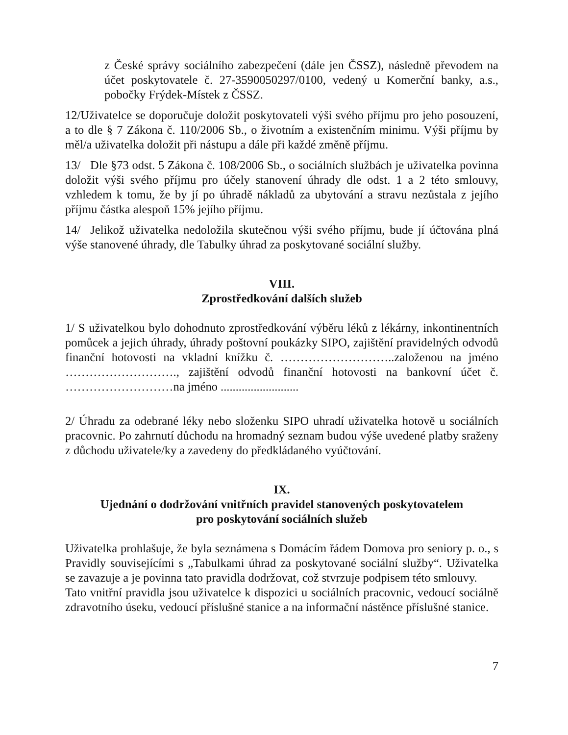z České správy sociálního zabezpečení (dále jen ČSSZ), následně převodem na účet poskytovatele č. 27-3590050297/0100, vedený u Komerční banky, a.s., pobočky Frýdek-Místek z ČSSZ.
12/Uživatelce se doporučuje doložit poskytovateli výši svého příjmu pro jeho posouzení, a to dle § 7 Zákona č. 110/2006 Sb., o životním a existenčním minimu. Výši příjmu by měl/a uživatelka doložit při nástupu a dále při každé změně příjmu.
13/ Dle §73 odst. 5 Zákona č. 108/2006 Sb., o sociálních službách je uživatelka povinna doložit výši svého příjmu pro účely stanovení úhrady dle odst. 1 a 2 této smlouvy, vzhledem k tomu, že by jí po úhradě nákladů za ubytování a stravu nezůstala z jejího příjmu částka alespoň 15% jejího příjmu.
14/ Jelikož uživatelka nedoložila skutečnou výši svého příjmu, bude jí účtována plná výše stanovené úhrady, dle Tabulky úhrad za poskytované sociální služby.
VIII.
Zprostředkování dalších služeb
1/ S uživatelkou bylo dohodnuto zprostředkování výběru léků z lékárny, inkontinentních pomůcek a jejich úhrady, úhrady poštovní poukázky SIPO, zajištění pravidelných odvodů finanční hotovosti na vkladní knížku č. ………………………..založenou na jméno ………………………., zajištění odvodů finanční hotovosti na bankovní účet č. ………………………na jméno ..........................
2/ Úhradu za odebrané léky nebo složenku SIPO uhradí uživatelka hotově u sociálních pracovnic. Po zahrnutí důchodu na hromadný seznam budou výše uvedené platby sraženy z důchodu uživatele/ky a zavedeny do předkládaného vyúčtování.
IX.
Ujednání o dodržování vnitřních pravidel stanovených poskytovatelem
pro poskytování sociálních služeb
Uživatelka prohlašuje, že byla seznámena s Domácím řádem Domova pro seniory p. o., s Pravidly souvisejícími s „Tabulkami úhrad za poskytované sociální služby“. Uživatelka se zavazuje a je povinna tato pravidla dodržovat, což stvrzuje podpisem této smlouvy.
Tato vnitřní pravidla jsou uživatelce k dispozici u sociálních pracovnic, vedoucí sociálně zdravotního úseku, vedoucí příslušné stanice a na informační nástěnce příslušné stanice.
7